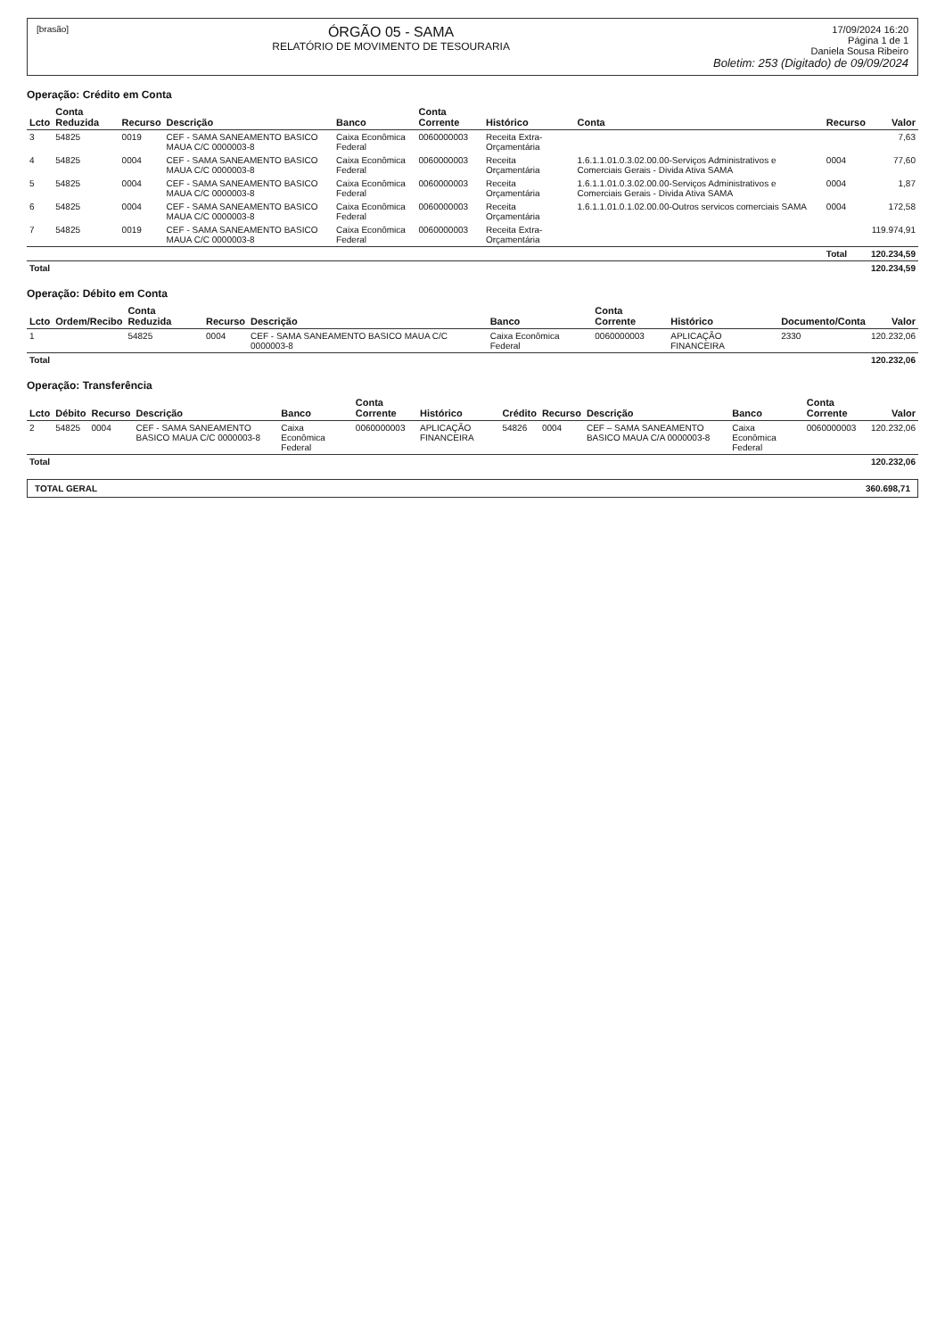[brasão]
ÓRGÃO 05 - SAMA
RELATÓRIO DE MOVIMENTO DE TESOURARIA
17/09/2024 16:20
Página 1 de 1
Daniela Sousa Ribeiro
Boletim: 253 (Digitado) de 09/09/2024
Operação: Crédito em Conta
| Lcto | Conta Reduzida | Recurso | Descrição | Banco | Conta Corrente | Histórico | Conta | Recurso | Valor |
| --- | --- | --- | --- | --- | --- | --- | --- | --- | --- |
| 3 | 54825 | 0019 | CEF - SAMA SANEAMENTO BASICO MAUA C/C 0000003-8 | Caixa Econômica Federal | 0060000003 | Receita Extra-Orçamentária | | | 7,63 |
| 4 | 54825 | 0004 | CEF - SAMA SANEAMENTO BASICO MAUA C/C 0000003-8 | Caixa Econômica Federal | 0060000003 | Receita Orçamentária | 1.6.1.1.01.0.3.02.00.00-Serviços Administrativos e Comerciais Gerais - Divida Ativa SAMA | 0004 | 77,60 |
| 5 | 54825 | 0004 | CEF - SAMA SANEAMENTO BASICO MAUA C/C 0000003-8 | Caixa Econômica Federal | 0060000003 | Receita Orçamentária | 1.6.1.1.01.0.3.02.00.00-Serviços Administrativos e Comerciais Gerais - Divida Ativa SAMA | 0004 | 1,87 |
| 6 | 54825 | 0004 | CEF - SAMA SANEAMENTO BASICO MAUA C/C 0000003-8 | Caixa Econômica Federal | 0060000003 | Receita Orçamentária | 1.6.1.1.01.0.1.02.00.00-Outros servicos comerciais SAMA | 0004 | 172,58 |
| 7 | 54825 | 0019 | CEF - SAMA SANEAMENTO BASICO MAUA C/C 0000003-8 | Caixa Econômica Federal | 0060000003 | Receita Extra-Orçamentária | | | 119.974,91 |
| | | | | | | | | Total | 120.234,59 |
| Total | | | | | | | | | 120.234,59 |
Operação: Débito em Conta
| Lcto | Ordem/Recibo | Conta Reduzida | Recurso | Descrição | Banco | Conta Corrente | Histórico | Documento/Conta | Valor |
| --- | --- | --- | --- | --- | --- | --- | --- | --- | --- |
| 1 | | 54825 | 0004 | CEF - SAMA SANEAMENTO BASICO MAUA C/C 0000003-8 | Caixa Econômica Federal | 0060000003 | APLICAÇÃO FINANCEIRA | 2330 | 120.232,06 |
| Total | | | | | | | | | 120.232,06 |
Operação: Transferência
| Lcto | Débito | Recurso | Descrição | Banco | Conta Corrente | Histórico | Crédito | Recurso | Descrição | Banco | Conta Corrente | Valor |
| --- | --- | --- | --- | --- | --- | --- | --- | --- | --- | --- | --- | --- |
| 2 | 54825 | 0004 | CEF - SAMA SANEAMENTO BASICO MAUA C/C 0000003-8 | Caixa Econômica Federal | 0060000003 | APLICAÇÃO FINANCEIRA | 54826 | 0004 | CEF – SAMA SANEAMENTO BASICO MAUA C/A 0000003-8 | Caixa Econômica Federal | 0060000003 | 120.232,06 |
| Total | | | | | | | | | | | | 120.232,06 |
TOTAL GERAL 360.698,71